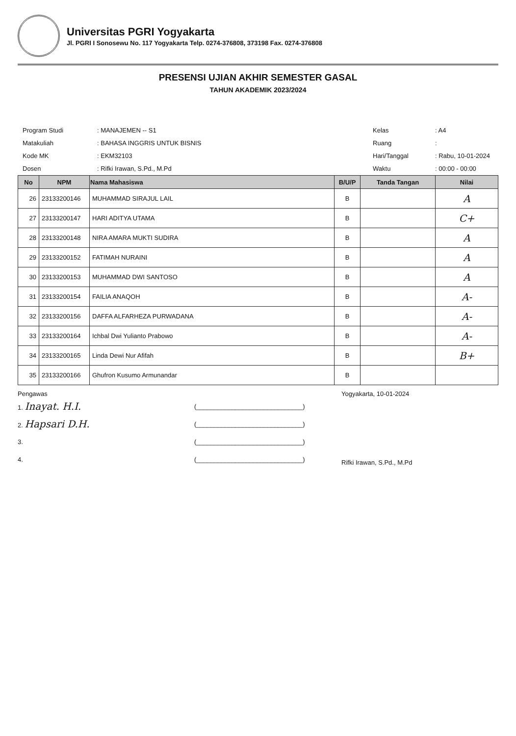Universitas PGRI Yogyakarta
Jl. PGRI I Sonosewu No. 117 Yogyakarta Telp. 0274-376808, 373198 Fax. 0274-376808
PRESENSI UJIAN AKHIR SEMESTER GASAL
TAHUN AKADEMIK 2023/2024
| Program Studi | : MANAJEMEN -- S1 |
| Matakuliah | : BAHASA INGGRIS UNTUK BISNIS |
| Kode MK | : EKM32103 |
| Dosen | : Rifki Irawan, S.Pd., M.Pd |
| Kelas | : A4 |
| Ruang | : |
| Hari/Tanggal | : Rabu, 10-01-2024 |
| Waktu | : 00:00 - 00:00 |
| No | NPM | Nama Mahasiswa | B/U/P | Tanda Tangan | Nilai |
| --- | --- | --- | --- | --- | --- |
| 26 | 23133200146 | MUHAMMAD SIRAJUL LAIL | B | | A |
| 27 | 23133200147 | HARI ADITYA UTAMA | B | | C+ |
| 28 | 23133200148 | NIRA AMARA MUKTI SUDIRA | B | | A |
| 29 | 23133200152 | FATIMAH NURAINI | B | | A |
| 30 | 23133200153 | MUHAMMAD DWI SANTOSO | B | | A |
| 31 | 23133200154 | FAILIA ANAQOH | B | | A- |
| 32 | 23133200156 | DAFFA ALFARHEZA PURWADANA | B | | A- |
| 33 | 23133200164 | Ichbal Dwi Yulianto Prabowo | B | | A- |
| 34 | 23133200165 | Linda Dewi Nur Afifah | B | | B+ |
| 35 | 23133200166 | Ghufron Kusumo Armunandar | B | | |
Pengawas
1. Inayat. H.I. (______________________________)
2. Hapsari D.H. (______________________________)
3. (______________________________)
4. (______________________________)
Yogyakarta, 10-01-2024
Rifki Irawan, S.Pd., M.Pd